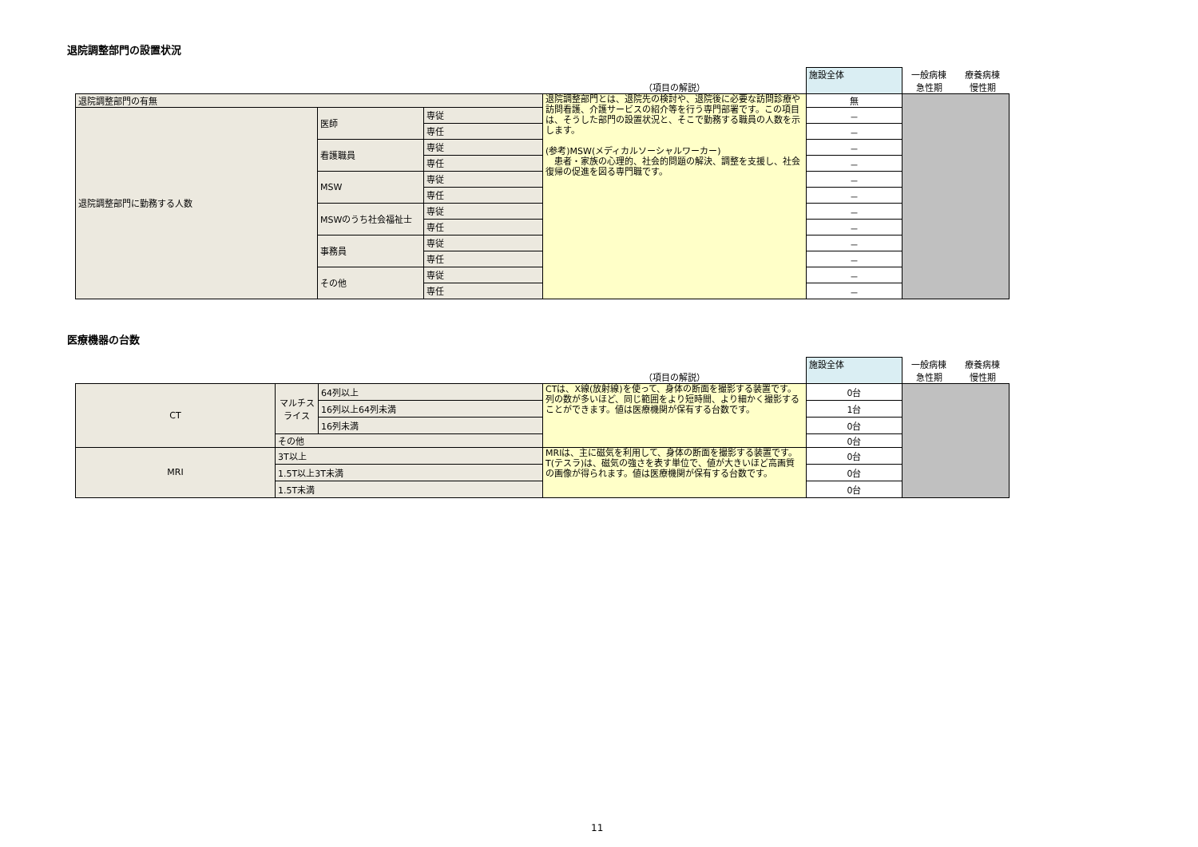退院調整部門の設置状況
| | | | （項目の解説） | 施設全体 | 一般病棟 | 療養病棟 |
| | | | | | 急性期 | 慢性期 |
| 退院調整部門の有無 | | | 退院調整部門とは、退院先の検討や、退院後に必要な訪問診療や訪問看護、介護サービスの紹介等を行う専門部署です。この項目は、そうした部門の設置状況と、そこで勤務する職員の人数を示します。 (参考)MSW(メディカルソーシャルワーカー) 患者・家族の心理的、社会的問題の解決、調整を支援し、社会復帰の促進を図る専門職です。 | 無 | | |
| 退院調整部門に勤務する人数 | 医師 | 専従 | | － | | |
| | | 専任 | | － | | |
| | 看護職員 | 専従 | | － | | |
| | | 専任 | | － | | |
| | MSW | 専従 | | － | | |
| | | 専任 | | － | | |
| | MSWのうち社会福祉士 | 専従 | | － | | |
| | | 専任 | | － | | |
| | 事務員 | 専従 | | － | | |
| | | 専任 | | － | | |
| | その他 | 専従 | | － | | |
| | | 専任 | | － | | |
医療機器の台数
| | | | （項目の解説） | 施設全体 | 一般病棟 | 療養病棟 |
| | | | | | 急性期 | 慢性期 |
| CT | マルチスライス | 64列以上 | CTは、X線(放射線)を使って、身体の断面を撮影する装置です。列の数が多いほど、同じ範囲をより短時間、より細かく撮影することができます。値は医療機関が保有する台数です。 | 0台 | | |
| | | 16列以上64列未満 | | 1台 | | |
| | | 16列未満 | | 0台 | | |
| | その他 | | | 0台 | | |
| MRI | 3T以上 | | MRIは、主に磁気を利用して、身体の断面を撮影する装置です。T(テスラ)は、磁気の強さを表す単位で、値が大きいほど高画質の画像が得られます。値は医療機関が保有する台数です。 | 0台 | | |
| | 1.5T以上3T未満 | | | 0台 | | |
| | 1.5T未満 | | | 0台 | | |
11